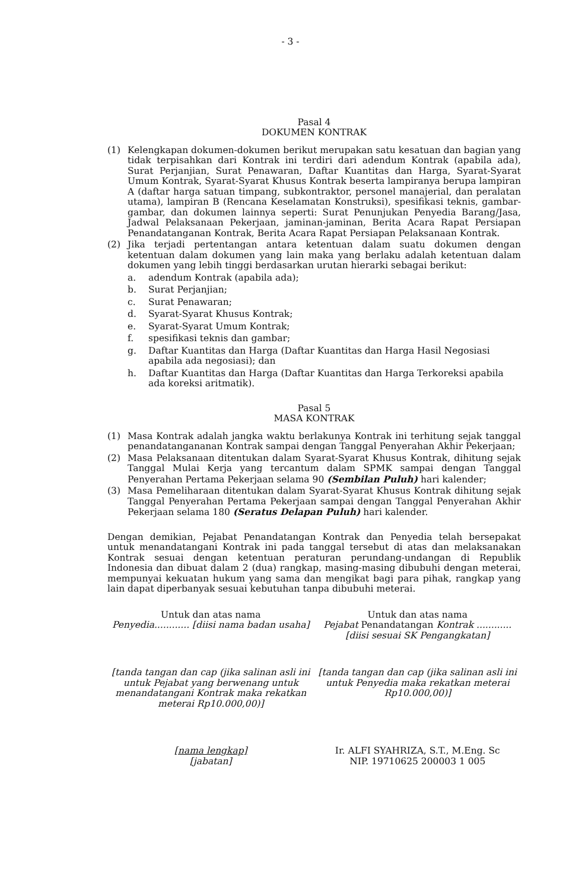- 3 -
Pasal 4
DOKUMEN KONTRAK
(1) Kelengkapan dokumen-dokumen berikut merupakan satu kesatuan dan bagian yang tidak terpisahkan dari Kontrak ini terdiri dari adendum Kontrak (apabila ada), Surat Perjanjian, Surat Penawaran, Daftar Kuantitas dan Harga, Syarat-Syarat Umum Kontrak, Syarat-Syarat Khusus Kontrak beserta lampiranya berupa lampiran A (daftar harga satuan timpang, subkontraktor, personel manajerial, dan peralatan utama), lampiran B (Rencana Keselamatan Konstruksi), spesifikasi teknis, gambar-gambar, dan dokumen lainnya seperti: Surat Penunjukan Penyedia Barang/Jasa, Jadwal Pelaksanaan Pekerjaan, jaminan-jaminan, Berita Acara Rapat Persiapan Penandatanganan Kontrak, Berita Acara Rapat Persiapan Pelaksanaan Kontrak.
(2) Jika terjadi pertentangan antara ketentuan dalam suatu dokumen dengan ketentuan dalam dokumen yang lain maka yang berlaku adalah ketentuan dalam dokumen yang lebih tinggi berdasarkan urutan hierarki sebagai berikut:
a. adendum Kontrak (apabila ada);
b. Surat Perjanjian;
c. Surat Penawaran;
d. Syarat-Syarat Khusus Kontrak;
e. Syarat-Syarat Umum Kontrak;
f. spesifikasi teknis dan gambar;
g. Daftar Kuantitas dan Harga (Daftar Kuantitas dan Harga Hasil Negosiasi apabila ada negosiasi); dan
h. Daftar Kuantitas dan Harga (Daftar Kuantitas dan Harga Terkoreksi apabila ada koreksi aritmatik).
Pasal 5
MASA KONTRAK
(1) Masa Kontrak adalah jangka waktu berlakunya Kontrak ini terhitung sejak tanggal penandatangananan Kontrak sampai dengan Tanggal Penyerahan Akhir Pekerjaan;
(2) Masa Pelaksanaan ditentukan dalam Syarat-Syarat Khusus Kontrak, dihitung sejak Tanggal Mulai Kerja yang tercantum dalam SPMK sampai dengan Tanggal Penyerahan Pertama Pekerjaan selama 90 (Sembilan Puluh) hari kalender;
(3) Masa Pemeliharaan ditentukan dalam Syarat-Syarat Khusus Kontrak dihitung sejak Tanggal Penyerahan Pertama Pekerjaan sampai dengan Tanggal Penyerahan Akhir Pekerjaan selama 180 (Seratus Delapan Puluh) hari kalender.
Dengan demikian, Pejabat Penandatangan Kontrak dan Penyedia telah bersepakat untuk menandatangani Kontrak ini pada tanggal tersebut di atas dan melaksanakan Kontrak sesuai dengan ketentuan peraturan perundang-undangan di Republik Indonesia dan dibuat dalam 2 (dua) rangkap, masing-masing dibubuhi dengan meterai, mempunyai kekuatan hukum yang sama dan mengikat bagi para pihak, rangkap yang lain dapat diperbanyak sesuai kebutuhan tanpa dibubuhi meterai.
Untuk dan atas nama
Penyedia............ [diisi nama badan usaha]
Untuk dan atas nama
Pejabat Penandatangan Kontrak ............
[diisi sesuai SK Pengangkatan]
[tanda tangan dan cap (jika salinan asli ini untuk Pejabat yang berwenang untuk menandatangani Kontrak maka rekatkan meterai Rp10.000,00)]
[tanda tangan dan cap (jika salinan asli ini untuk Penyedia maka rekatkan meterai Rp10.000,00)]
[nama lengkap]
[jabatan]
Ir. ALFI SYAHRIZA, S.T., M.Eng. Sc
NIP. 19710625 200003 1 005